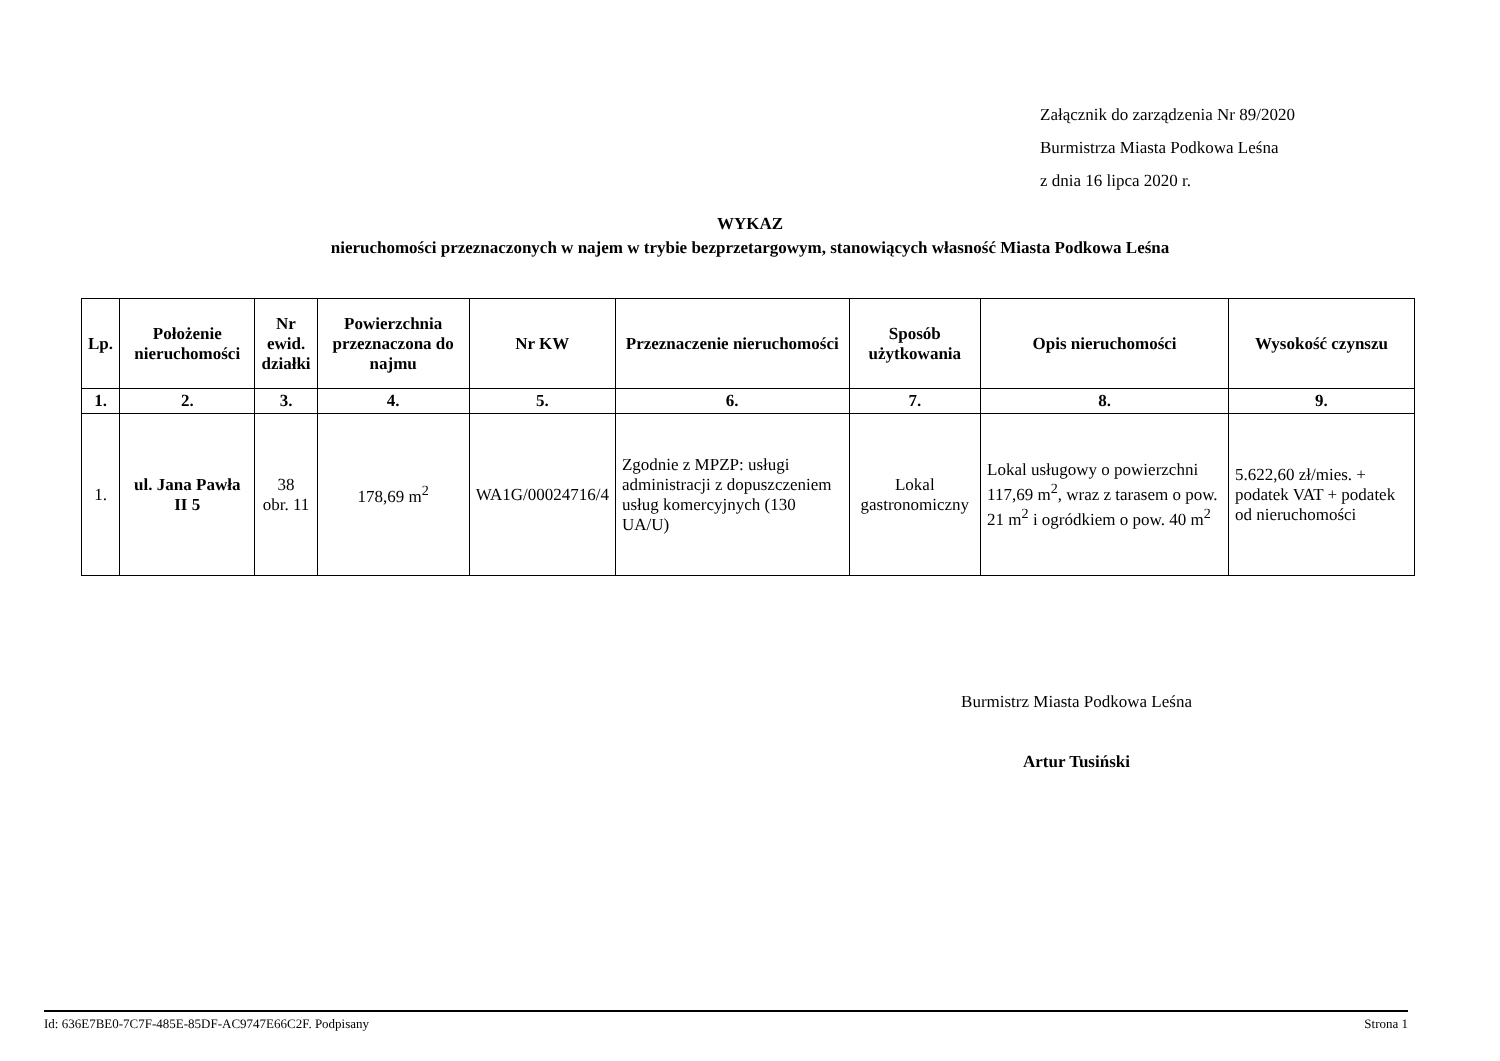Załącznik do zarządzenia Nr 89/2020
Burmistrza Miasta Podkowa Leśna
z dnia 16 lipca 2020 r.
WYKAZ
nieruchomości przeznaczonych w najem w trybie bezprzetargowym, stanowiących własność Miasta Podkowa Leśna
| Lp. | Położenie nieruchomości | Nr ewid. działki | Powierzchnia przeznaczona do najmu | Nr KW | Przeznaczenie nieruchomości | Sposób użytkowania | Opis nieruchomości | Wysokość czynszu |
| --- | --- | --- | --- | --- | --- | --- | --- | --- |
| 1. | 2. | 3. | 4. | 5. | 6. | 7. | 8. | 9. |
| 1. | ul. Jana Pawła II 5 | 38 obr. 11 | 178,69 m<sup>2</sup> | WA1G/00024716/4 | Zgodnie z MPZP: usługi administracji z dopuszczeniem usług komercyjnych (130 UA/U) | Lokal gastronomiczny | Lokal usługowy o powierzchni 117,69 m<sup>2</sup>, wraz z tarasem o pow. 21 m<sup>2</sup> i ogródkiem o pow. 40 m<sup>2</sup> | 5.622,60 zł/mies. + podatek VAT + podatek od nieruchomości |
Burmistrz Miasta Podkowa Leśna
Artur Tusiński
Id: 636E7BE0-7C7F-485E-85DF-AC9747E66C2F. Podpisany Strona 1